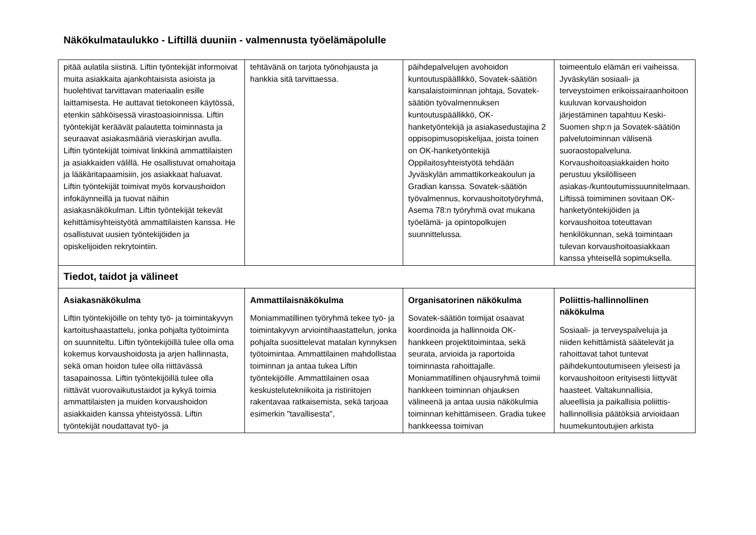Näkökulmataulukko - Liftillä duuniin - valmennusta työelämäpolulle
| pitää aulatila siistinä. Liftin työntekijät informoivat muita asiakkaita ajankohtaisista asioista ja huolehtivat tarvittavan materiaalin esille laittamisesta. He auttavat tietokoneen käytössä, etenkin sähköisessä virastoasioinnissa. Liftin työntekijät keräävät palautetta toiminnasta ja seuraavat asiakasmääriä vieraskirjan avulla. Liftin työntekijät toimivat linkkinä ammattilaisten ja asiakkaiden välillä. He osallistuvat omahoitaja ja lääkäritapaamisiin, jos asiakkaat haluavat. Liftin työntekijät toimivat myös korvaushoidon infokäynneillä ja tuovat näihin asiakasnäkökulman. Liftin työntekijät tekevät kehittämisyhteistyötä ammattilaisten kanssa. He osallistuvat uusien työntekijöiden ja opiskelijoiden rekrytointiin. | tehtävänä on tarjota työnohjausta ja hankkia sitä tarvittaessa. | päihdepalvelujen avohoidon kuntoutuspäällikkö, Sovatek-säätiön kansalaistoiminnan johtaja, Sovatek-säätiön työvalmennuksen kuntoutuspäällikkö, OK-hanketyöntekijä ja asiakasedustajina 2 oppisopimusopiskelijaa, joista toinen on OK-hanketyöntekijä Oppilaitosyhteistyötä tehdään Jyväskylän ammattikorkeakoulun ja Gradian kanssa. Sovatek-säätiön työvalmennus, korvaushoitotyöryhmä, Asema 78:n työryhmä ovat mukana työelämä- ja opintopolkujen suunnittelussa. | toimeentulo elämän eri vaiheissa. Jyväskylän sosiaali- ja terveystoimen erikoissairaanhoitoon kuuluvan korvaushoidon järjestäminen tapahtuu Keski-Suomen shp:n ja Sovatek-säätiön palvelutoiminnan välisenä suoraostopalveluna. Korvaushoitoasiakkaiden hoito perustuu yksilölliseen asiakas-/kuntoutumissuunnitelmaan. Liftissä toimiminen sovitaan OK-hanketyöntekijöiden ja korvaushoitoa toteuttavan henkilökunnan, sekä toimintaan tulevan korvaushoitoasiakkaan kanssa yhteisellä sopimuksella. |
| Tiedot, taidot ja välineet | | | |
| Asiakasnäkökulma Liftin työntekijöille on tehty työ- ja toimintakyvyn kartoitushaastattelu, jonka pohjalta työtoiminta on suunniteltu. Liftin työntekijöillä tulee olla oma kokemus korvaushoidosta ja arjen hallinnasta, sekä oman hoidon tulee olla riittävässä tasapainossa. Liftin työntekijöillä tulee olla riittävät vuorovaikutustaidot ja kykyä toimia ammattilaisten ja muiden korvaushoidon asiakkaiden kanssa yhteistyössä. Liftin työntekijät noudattavat työ- ja | Ammattilaisnäkökulma Moniammatillinen työryhmä tekee työ- ja toimintakyvyn arviointihaastattelun, jonka pohjalta suosittelevat matalan kynnyksen työtoimintaa. Ammattilainen mahdollistaa toiminnan ja antaa tukea Liftin työntekijöille. Ammattilainen osaa keskustelutekniikoita ja ristiriitojen rakentavaa ratkaisemista, sekä tarjoaa esimerkin "tavallisesta", | Organisatorinen näkökulma Sovatek-säätiön toimijat osaavat koordinoida ja hallinnoida OK-hankkeen projektitoimintaa, sekä seurata, arvioida ja raportoida toiminnasta rahoittajalle. Moniammatillinen ohjausryhmä toimii hankkeen toiminnan ohjauksen välineenä ja antaa uusia näkökulmia toiminnan kehittämiseen. Gradia tukee hankkeessa toimivan | Poliittis-hallinnollinen näkökulma Sosiaali- ja terveyspalveluja ja niiden kehittämistä säätelevät ja rahoittavat tahot tuntevat päihdekuntoutumiseen yleisesti ja korvaushoitoon erityisesti liittyvät haasteet. Valtakunnallisia, alueellisia ja paikallisia poliittis-hallinnollisia päätöksiä arvioidaan huumekuntoutujien arkista |